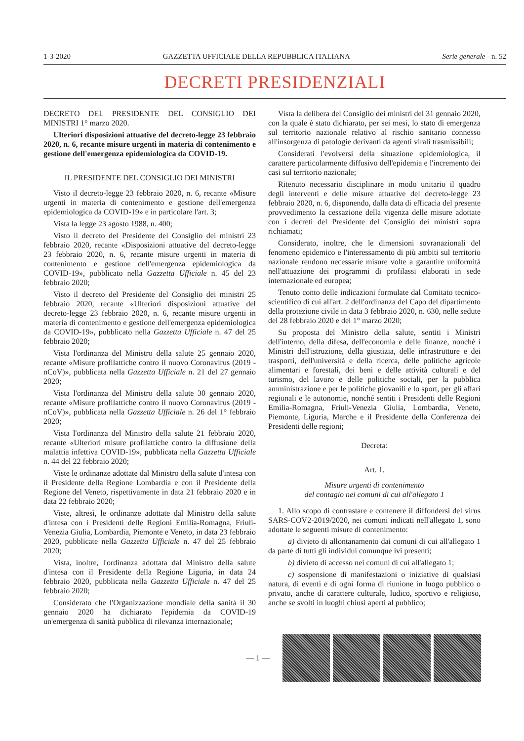1-3-2020 GAZZETTA UFFICIALE DELLA REPUBBLICA ITALIANA Serie generale - n. 52
DECRETI PRESIDENZIALI
DECRETO DEL PRESIDENTE DEL CONSIGLIO DEI MINISTRI 1° marzo 2020.
Ulteriori disposizioni attuative del decreto-legge 23 febbraio 2020, n. 6, recante misure urgenti in materia di contenimento e gestione dell'emergenza epidemiologica da COVID-19.
IL PRESIDENTE DEL CONSIGLIO DEI MINISTRI
Visto il decreto-legge 23 febbraio 2020, n. 6, recante «Misure urgenti in materia di contenimento e gestione dell'emergenza epidemiologica da COVID-19» e in particolare l'art. 3;
Vista la legge 23 agosto 1988, n. 400;
Visto il decreto del Presidente del Consiglio dei ministri 23 febbraio 2020, recante «Disposizioni attuative del decreto-legge 23 febbraio 2020, n. 6, recante misure urgenti in materia di contenimento e gestione dell'emergenza epidemiologica da COVID-19», pubblicato nella Gazzetta Ufficiale n. 45 del 23 febbraio 2020;
Visto il decreto del Presidente del Consiglio dei ministri 25 febbraio 2020, recante «Ulteriori disposizioni attuative del decreto-legge 23 febbraio 2020, n. 6, recante misure urgenti in materia di contenimento e gestione dell'emergenza epidemiologica da COVID-19», pubblicato nella Gazzetta Ufficiale n. 47 del 25 febbraio 2020;
Vista l'ordinanza del Ministro della salute 25 gennaio 2020, recante «Misure profilattiche contro il nuovo Coronavirus (2019 - nCoV)», pubblicata nella Gazzetta Ufficiale n. 21 del 27 gennaio 2020;
Vista l'ordinanza del Ministro della salute 30 gennaio 2020, recante «Misure profilattiche contro il nuovo Coronavirus (2019 - nCoV)», pubblicata nella Gazzetta Ufficiale n. 26 del 1° febbraio 2020;
Vista l'ordinanza del Ministro della salute 21 febbraio 2020, recante «Ulteriori misure profilattiche contro la diffusione della malattia infettiva COVID-19», pubblicata nella Gazzetta Ufficiale n. 44 del 22 febbraio 2020;
Viste le ordinanze adottate dal Ministro della salute d'intesa con il Presidente della Regione Lombardia e con il Presidente della Regione del Veneto, rispettivamente in data 21 febbraio 2020 e in data 22 febbraio 2020;
Viste, altresì, le ordinanze adottate dal Ministro della salute d'intesa con i Presidenti delle Regioni Emilia-Romagna, Friuli-Venezia Giulia, Lombardia, Piemonte e Veneto, in data 23 febbraio 2020, pubblicate nella Gazzetta Ufficiale n. 47 del 25 febbraio 2020;
Vista, inoltre, l'ordinanza adottata dal Ministro della salute d'intesa con il Presidente della Regione Liguria, in data 24 febbraio 2020, pubblicata nella Gazzetta Ufficiale n. 47 del 25 febbraio 2020;
Considerato che l'Organizzazione mondiale della sanità il 30 gennaio 2020 ha dichiarato l'epidemia da COVID-19 un'emergenza di sanità pubblica di rilevanza internazionale;
Vista la delibera del Consiglio dei ministri del 31 gennaio 2020, con la quale è stato dichiarato, per sei mesi, lo stato di emergenza sul territorio nazionale relativo al rischio sanitario connesso all'insorgenza di patologie derivanti da agenti virali trasmissibili;
Considerati l'evolversi della situazione epidemiologica, il carattere particolarmente diffusivo dell'epidemia e l'incremento dei casi sul territorio nazionale;
Ritenuto necessario disciplinare in modo unitario il quadro degli interventi e delle misure attuative del decreto-legge 23 febbraio 2020, n. 6, disponendo, dalla data di efficacia del presente provvedimento la cessazione della vigenza delle misure adottate con i decreti del Presidente del Consiglio dei ministri sopra richiamati;
Considerato, inoltre, che le dimensioni sovranazionali del fenomeno epidemico e l'interessamento di più ambiti sul territorio nazionale rendono necessarie misure volte a garantire uniformità nell'attuazione dei programmi di profilassi elaborati in sede internazionale ed europea;
Tenuto conto delle indicazioni formulate dal Comitato tecnico-scientifico di cui all'art. 2 dell'ordinanza del Capo del dipartimento della protezione civile in data 3 febbraio 2020, n. 630, nelle sedute del 28 febbraio 2020 e del 1° marzo 2020;
Su proposta del Ministro della salute, sentiti i Ministri dell'interno, della difesa, dell'economia e delle finanze, nonché i Ministri dell'istruzione, della giustizia, delle infrastrutture e dei trasporti, dell'università e della ricerca, delle politiche agricole alimentari e forestali, dei beni e delle attività culturali e del turismo, del lavoro e delle politiche sociali, per la pubblica amministrazione e per le politiche giovanili e lo sport, per gli affari regionali e le autonomie, nonché sentiti i Presidenti delle Regioni Emilia-Romagna, Friuli-Venezia Giulia, Lombardia, Veneto, Piemonte, Liguria, Marche e il Presidente della Conferenza dei Presidenti delle regioni;
Decreta:
Art. 1.
Misure urgenti di contenimento
del contagio nei comuni di cui all'allegato 1
1. Allo scopo di contrastare e contenere il diffondersi del virus SARS-COV2-2019/2020, nei comuni indicati nell'allegato 1, sono adottate le seguenti misure di contenimento:
a) divieto di allontanamento dai comuni di cui all'allegato 1 da parte di tutti gli individui comunque ivi presenti;
b) divieto di accesso nei comuni di cui all'allegato 1;
c) sospensione di manifestazioni o iniziative di qualsiasi natura, di eventi e di ogni forma di riunione in luogo pubblico o privato, anche di carattere culturale, ludico, sportivo e religioso, anche se svolti in luoghi chiusi aperti al pubblico;
— 1 —